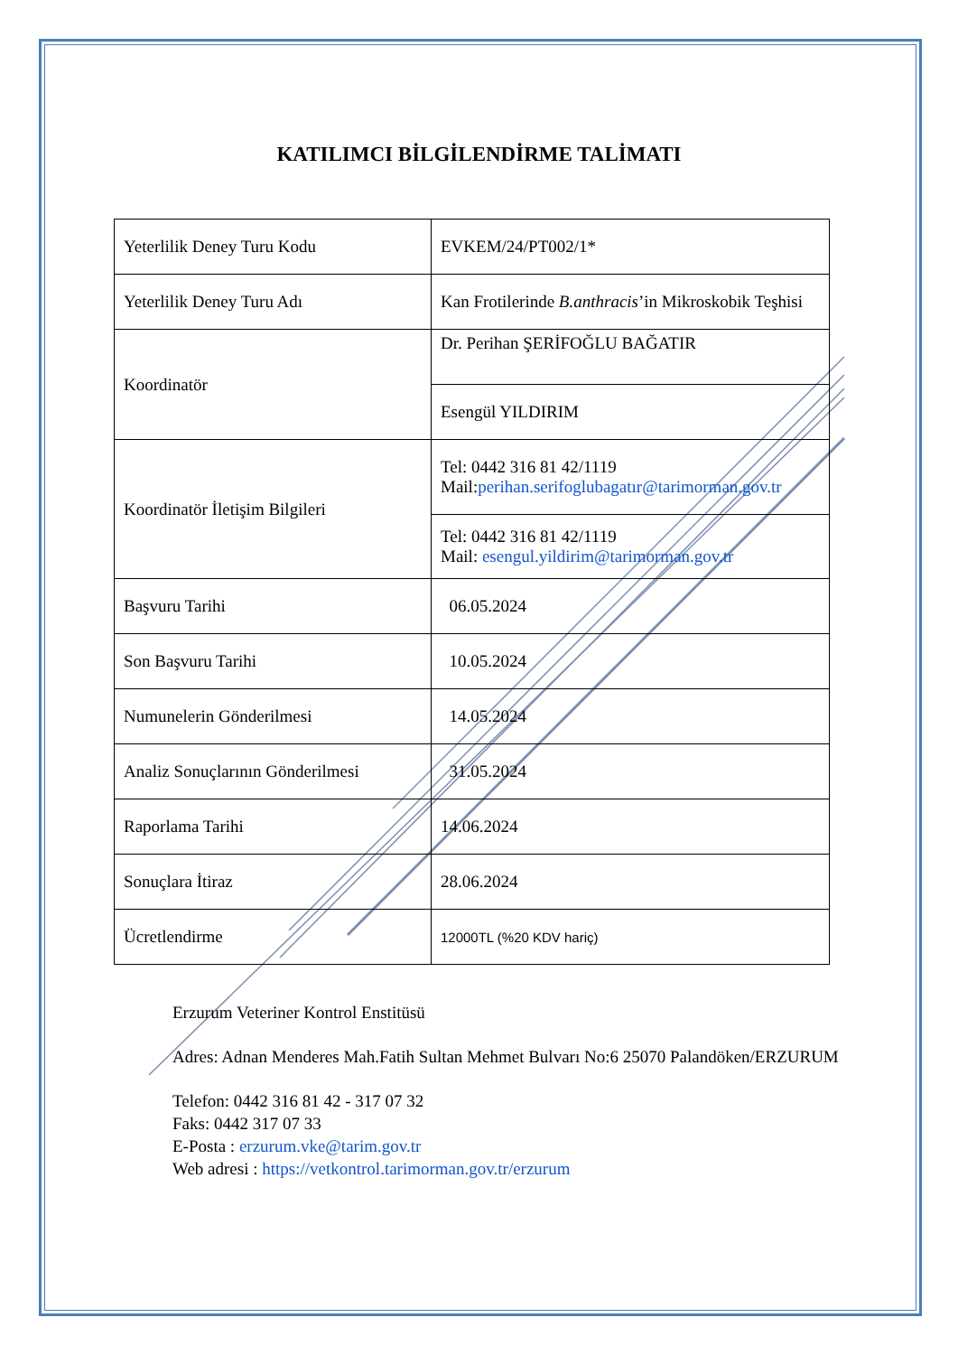KATILIMCI BİLGİLENDİRME TALİMATI
| Yeterlilik Deney Turu Kodu | EVKEM/24/PT002/1* |
| Yeterlilik Deney Turu Adı | Kan Frotilerinde B.anthracis ’in Mikroskobik Teşhisi |
| Koordinatör | Dr. Perihan ŞERİFOĞLU BAĞATIR |
| | Esengül YILDIRIM |
| Koordinatör İletişim Bilgileri | Tel: 0442 316 81 42/1119 Mail: perihan.serifoglubagatır@tarimorman.gov.tr |
| | Tel: 0442 316 81 42/1119 Mail: esengul.yildirim@tarimorman.gov.tr |
| Başvuru Tarihi | 06.05.2024 |
| Son Başvuru Tarihi | 10.05.2024 |
| Numunelerin Gönderilmesi | 14.05.2024 |
| Analiz Sonuçlarının Gönderilmesi | 31.05.2024 |
| Raporlama Tarihi | 14.06.2024 |
| Sonuçlara İtiraz | 28.06.2024 |
| Ücretlendirme | 12000TL (%20 KDV hariç) |
Erzurum Veteriner Kontrol Enstitüsü
Adres: Adnan Menderes Mah.Fatih Sultan Mehmet Bulvarı No:6 25070 Palandöken/ERZURUM
Telefon: 0442 316 81 42 - 317 07 32
Faks: 0442 317 07 33
E-Posta : erzurum.vke@tarim.gov.tr
Web adresi : https://vetkontrol.tarimorman.gov.tr/erzurum